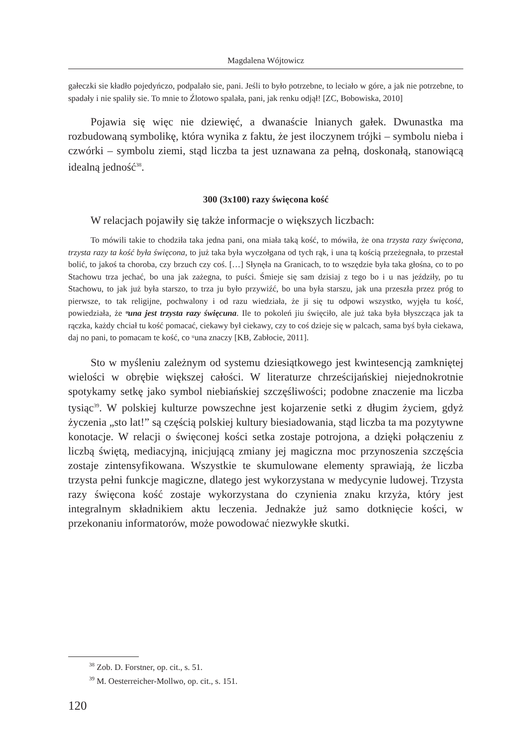Magdalena Wójtowicz
gałeczki sie kładło pojedyńczo, podpalało sie, pani. Jeśli to było potrzebne, to leciało w góre, a jak nie potrzebne, to spadały i nie spaliły sie. To mnie to Źlotowo spalała, pani, jak renku odjął! [ZC, Bobowiska, 2010]
Pojawia się więc nie dziewięć, a dwanaście lnianych gałek. Dwunastka ma rozbudowaną symbolikę, która wynika z faktu, że jest iloczynem trójki – symbolu nieba i czwórki – symbolu ziemi, stąd liczba ta jest uznawana za pełną, doskonałą, stanowiącą idealną jedność<sup>38</sup>.
300 (3x100) razy święcona kość
W relacjach pojawiły się także informacje o większych liczbach:
To mówili takie to chodziła taka jedna pani, ona miała taką kość, to mówiła, że ona trzysta razy święcona, trzysta razy ta kość była święcona, to już taka była wyczołgana od tych rąk, i una tą kością przeżegnała, to przestał bolić, to jakoś ta choroba, czy brzuch czy coś. […] Słynęła na Granicach, to to wszędzie była taka głośna, co to po Stachowu trza jechać, bo una jak zażegna, to puści. Śmieje się sam dzisiaj z tego bo i u nas jeździły, po tu Stachowu, to jak już była starszo, to trza ju było przywiźć, bo una była starszu, jak una przeszła przez próg to pierwsze, to tak religijne, pochwalony i od razu wiedziała, że ji się tu odpowi wszystko, wyjęła tu kość, powiedziała, że ᵘuna jest trzysta razy święcuna. Ile to pokoleń jiu święciło, ale już taka była błyszcząca jak ta rączka, każdy chciał tu kość pomacać, ciekawy był ciekawy, czy to coś dzieje się w palcach, sama byś była ciekawa, daj no pani, to pomacam te kość, co ᵘuna znaczy [KB, Zabłocie, 2011].
Sto w myśleniu zależnym od systemu dziesiątkowego jest kwintesencją zamkniętej wielości w obrębie większej całości. W literaturze chrześcijańskiej niejednokrotnie spotykamy setkę jako symbol niebiańskiej szczęśliwości; podobne znaczenie ma liczba tysiąc<sup>39</sup>. W polskiej kulturze powszechne jest kojarzenie setki z długim życiem, gdyż życzenia „sto lat!” są częścią polskiej kultury biesiadowania, stąd liczba ta ma pozytywne konotacje. W relacji o święconej kości setka zostaje potrojona, a dzięki połączeniu z liczbą świętą, mediacyjną, inicjującą zmiany jej magiczna moc przynoszenia szczęścia zostaje zintensyfikowana. Wszystkie te skumulowane elementy sprawiają, że liczba trzysta pełni funkcje magiczne, dlatego jest wykorzystana w medycynie ludowej. Trzysta razy święcona kość zostaje wykorzystana do czynienia znaku krzyża, który jest integralnym składnikiem aktu leczenia. Jednakże już samo dotknięcie kości, w przekonaniu informatorów, może powodować niezwykłe skutki.
<sup>38</sup> Zob. D. Forstner, op. cit., s. 51.
<sup>39</sup> M. Oesterreicher-Mollwo, op. cit., s. 151.
120